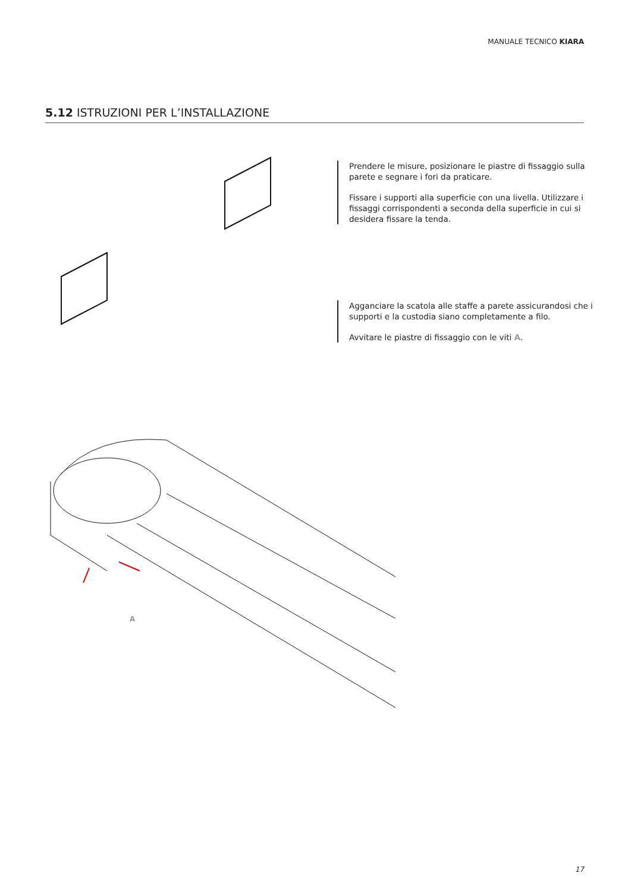MANUALE TECNICO KIARA
5.12 ISTRUZIONI PER L’INSTALLAZIONE
Prendere le misure, posizionare le piastre di fissaggio sulla parete e segnare i fori da praticare.
Fissare i supporti alla superficie con una livella. Utilizzare i fissaggi corrispondenti a seconda della superficie in cui si desidera fissare la tenda.
Agganciare la scatola alle staffe a parete assicurandosi che i supporti e la custodia siano completamente a filo.
Avvitare le piastre di fissaggio con le viti A.
A
17